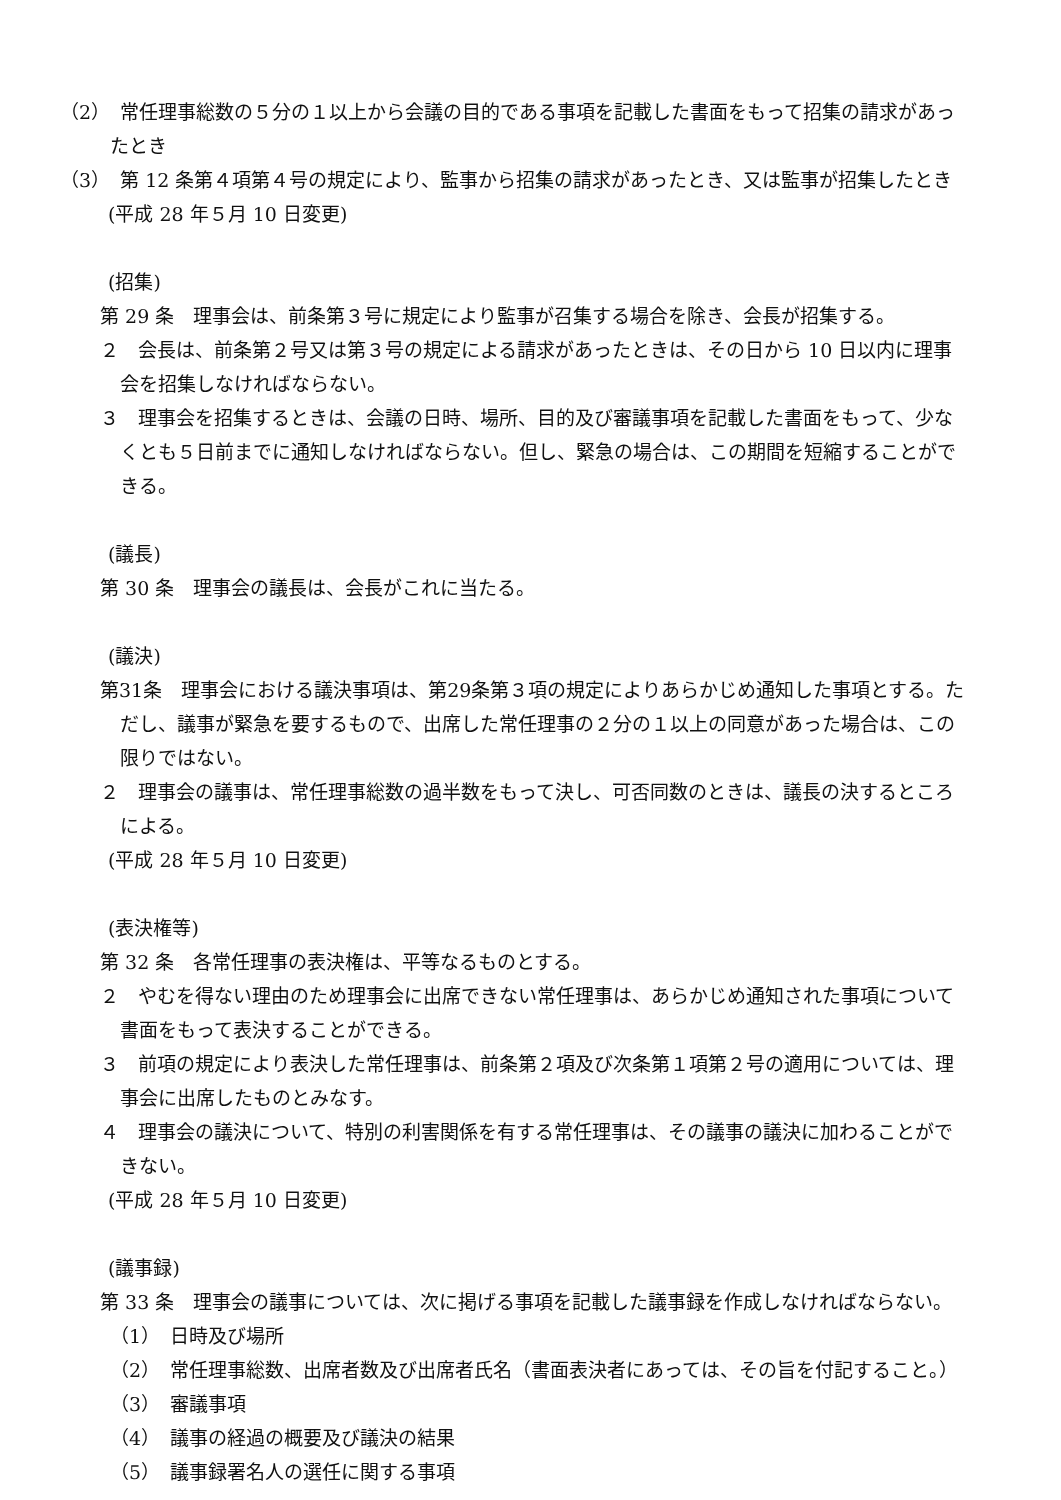（2）　常任理事総数の５分の１以上から会議の目的である事項を記載した書面をもって招集の請求があったとき
（3）　第 12 条第４項第４号の規定により、監事から招集の請求があったとき、又は監事が招集したとき
(平成 28 年５月 10 日変更)
(招集)
第 29 条　理事会は、前条第３号に規定により監事が召集する場合を除き、会長が招集する。
２　会長は、前条第２号又は第３号の規定による請求があったときは、その日から 10 日以内に理事会を招集しなければならない。
３　理事会を招集するときは、会議の日時、場所、目的及び審議事項を記載した書面をもって、少なくとも５日前までに通知しなければならない。但し、緊急の場合は、この期間を短縮することができる。
(議長)
第 30 条　理事会の議長は、会長がこれに当たる。
(議決)
第31条　理事会における議決事項は、第29条第３項の規定によりあらかじめ通知した事項とする。ただし、議事が緊急を要するもので、出席した常任理事の２分の１以上の同意があった場合は、この限りではない。
２　理事会の議事は、常任理事総数の過半数をもって決し、可否同数のときは、議長の決するところによる。
(平成 28 年５月 10 日変更)
(表決権等)
第 32 条　各常任理事の表決権は、平等なるものとする。
２　やむを得ない理由のため理事会に出席できない常任理事は、あらかじめ通知された事項について書面をもって表決することができる。
３　前項の規定により表決した常任理事は、前条第２項及び次条第１項第２号の適用については、理事会に出席したものとみなす。
４　理事会の議決について、特別の利害関係を有する常任理事は、その議事の議決に加わることができない。
(平成 28 年５月 10 日変更)
(議事録)
第 33 条　理事会の議事については、次に掲げる事項を記載した議事録を作成しなければならない。
（1）　日時及び場所
（2）　常任理事総数、出席者数及び出席者氏名（書面表決者にあっては、その旨を付記すること。）
（3）　審議事項
（4）　議事の経過の概要及び議決の結果
（5）　議事録署名人の選任に関する事項